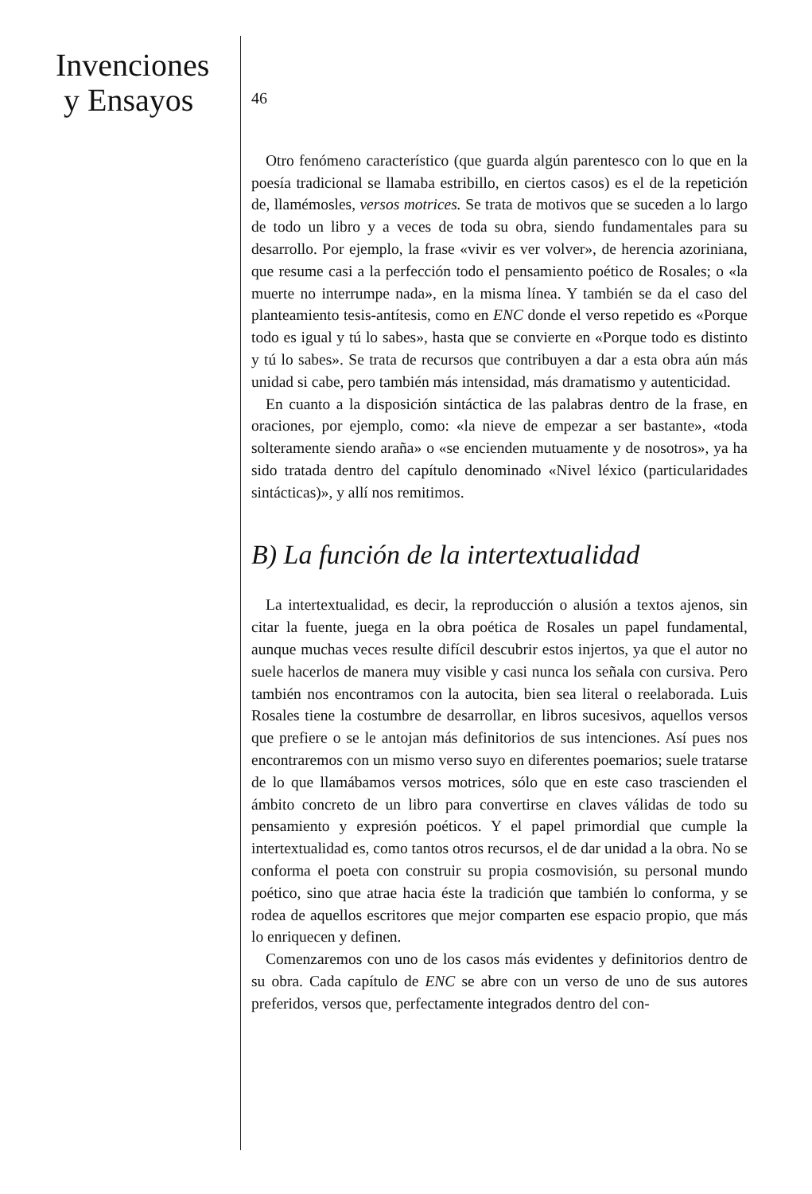Invenciones
y Ensayos
46
Otro fenómeno característico (que guarda algún parentesco con lo que en la poesía tradicional se llamaba estribillo, en ciertos casos) es el de la repetición de, llamémosles, versos motrices. Se trata de motivos que se suceden a lo largo de todo un libro y a veces de toda su obra, siendo fundamentales para su desarrollo. Por ejemplo, la frase «vivir es ver volver», de herencia azoriniana, que resume casi a la perfección todo el pensamiento poético de Rosales; o «la muerte no interrumpe nada», en la misma línea. Y también se da el caso del planteamiento tesis-antítesis, como en ENC donde el verso repetido es «Porque todo es igual y tú lo sabes», hasta que se convierte en «Porque todo es distinto y tú lo sabes». Se trata de recursos que contribuyen a dar a esta obra aún más unidad si cabe, pero también más intensidad, más dramatismo y autenticidad.
En cuanto a la disposición sintáctica de las palabras dentro de la frase, en oraciones, por ejemplo, como: «la nieve de empezar a ser bastante», «toda solteramente siendo araña» o «se encienden mutuamente y de nosotros», ya ha sido tratada dentro del capítulo denominado «Nivel léxico (particularidades sintácticas)», y allí nos remitimos.
B) La función de la intertextualidad
La intertextualidad, es decir, la reproducción o alusión a textos ajenos, sin citar la fuente, juega en la obra poética de Rosales un papel fundamental, aunque muchas veces resulte difícil descubrir estos injertos, ya que el autor no suele hacerlos de manera muy visible y casi nunca los señala con cursiva. Pero también nos encontramos con la autocita, bien sea literal o reelaborada. Luis Rosales tiene la costumbre de desarrollar, en libros sucesivos, aquellos versos que prefiere o se le antojan más definitorios de sus intenciones. Así pues nos encontraremos con un mismo verso suyo en diferentes poemarios; suele tratarse de lo que llamábamos versos motrices, sólo que en este caso trascienden el ámbito concreto de un libro para convertirse en claves válidas de todo su pensamiento y expresión poéticos. Y el papel primordial que cumple la intertextualidad es, como tantos otros recursos, el de dar unidad a la obra. No se conforma el poeta con construir su propia cosmovisión, su personal mundo poético, sino que atrae hacia éste la tradición que también lo conforma, y se rodea de aquellos escritores que mejor comparten ese espacio propio, que más lo enriquecen y definen.
Comenzaremos con uno de los casos más evidentes y definitorios dentro de su obra. Cada capítulo de ENC se abre con un verso de uno de sus autores preferidos, versos que, perfectamente integrados dentro del con-